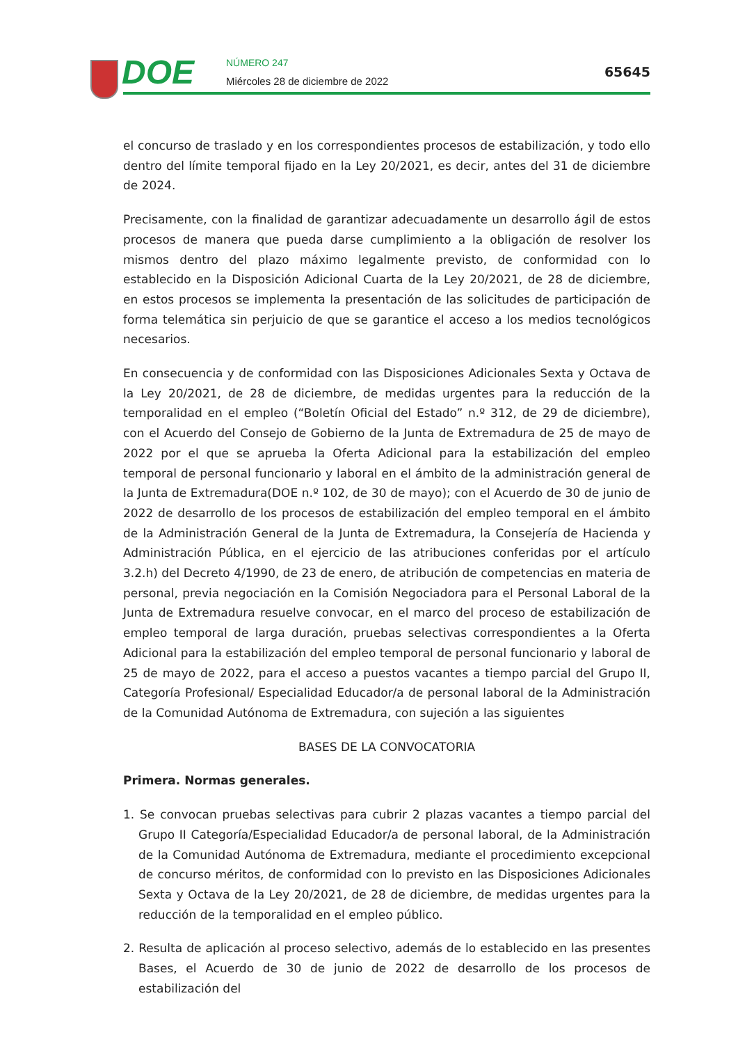DOE NÚMERO 247
Miércoles 28 de diciembre de 2022
65645
el concurso de traslado y en los correspondientes procesos de estabilización, y todo ello dentro del límite temporal fijado en la Ley 20/2021, es decir, antes del 31 de diciembre de 2024.
Precisamente, con la finalidad de garantizar adecuadamente un desarrollo ágil de estos procesos de manera que pueda darse cumplimiento a la obligación de resolver los mismos dentro del plazo máximo legalmente previsto, de conformidad con lo establecido en la Disposición Adicional Cuarta de la Ley 20/2021, de 28 de diciembre, en estos procesos se implementa la presentación de las solicitudes de participación de forma telemática sin perjuicio de que se garantice el acceso a los medios tecnológicos necesarios.
En consecuencia y de conformidad con las Disposiciones Adicionales Sexta y Octava de la Ley 20/2021, de 28 de diciembre, de medidas urgentes para la reducción de la temporalidad en el empleo (“Boletín Oficial del Estado” n.º 312, de 29 de diciembre), con el Acuerdo del Consejo de Gobierno de la Junta de Extremadura de 25 de mayo de 2022 por el que se aprueba la Oferta Adicional para la estabilización del empleo temporal de personal funcionario y laboral en el ámbito de la administración general de la Junta de Extremadura(DOE n.º 102, de 30 de mayo); con el Acuerdo de 30 de junio de 2022 de desarrollo de los procesos de estabilización del empleo temporal en el ámbito de la Administración General de la Junta de Extremadura, la Consejería de Hacienda y Administración Pública, en el ejercicio de las atribuciones conferidas por el artículo 3.2.h) del Decreto 4/1990, de 23 de enero, de atribución de competencias en materia de personal, previa negociación en la Comisión Negociadora para el Personal Laboral de la Junta de Extremadura resuelve convocar, en el marco del proceso de estabilización de empleo temporal de larga duración, pruebas selectivas correspondientes a la Oferta Adicional para la estabilización del empleo temporal de personal funcionario y laboral de 25 de mayo de 2022, para el acceso a puestos vacantes a tiempo parcial del Grupo II, Categoría Profesional/ Especialidad Educador/a de personal laboral de la Administración de la Comunidad Autónoma de Extremadura, con sujeción a las siguientes
BASES DE LA CONVOCATORIA
Primera. Normas generales.
1. Se convocan pruebas selectivas para cubrir 2 plazas vacantes a tiempo parcial del Grupo II Categoría/Especialidad Educador/a de personal laboral, de la Administración de la Comunidad Autónoma de Extremadura, mediante el procedimiento excepcional de concurso méritos, de conformidad con lo previsto en las Disposiciones Adicionales Sexta y Octava de la Ley 20/2021, de 28 de diciembre, de medidas urgentes para la reducción de la temporalidad en el empleo público.
2. Resulta de aplicación al proceso selectivo, además de lo establecido en las presentes Bases, el Acuerdo de 30 de junio de 2022 de desarrollo de los procesos de estabilización del